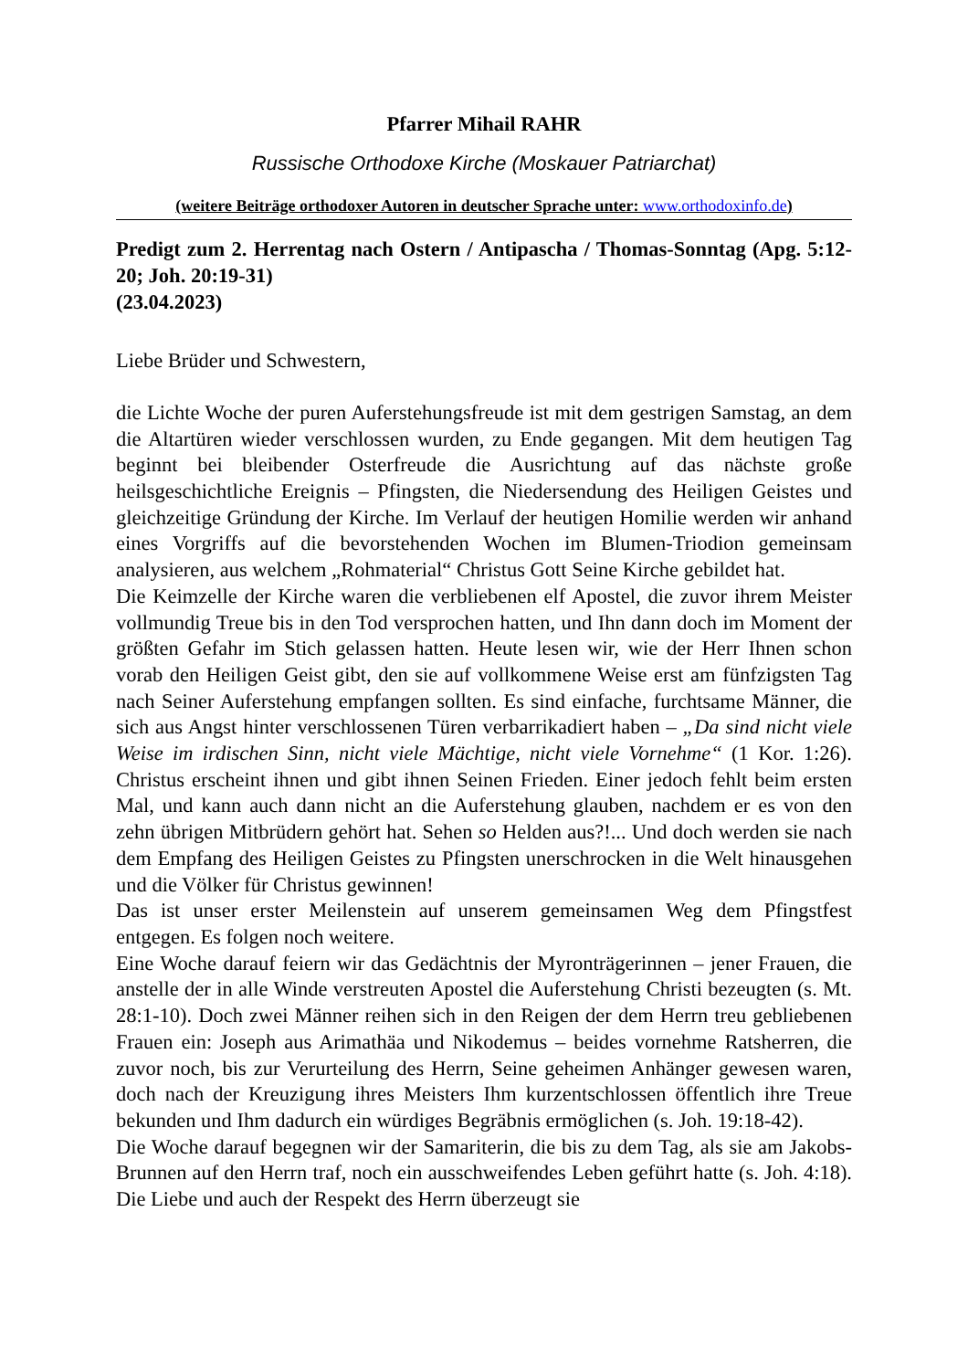Pfarrer Mihail RAHR
Russische Orthodoxe Kirche (Moskauer Patriarchat)
(weitere Beiträge orthodoxer Autoren in deutscher Sprache unter: www.orthodoxinfo.de)
Predigt zum 2. Herrentag nach Ostern / Antipascha / Thomas-Sonntag (Apg. 5:12-20; Joh. 20:19-31)
(23.04.2023)
Liebe Brüder und Schwestern,
die Lichte Woche der puren Auferstehungsfreude ist mit dem gestrigen Samstag, an dem die Altartüren wieder verschlossen wurden, zu Ende gegangen. Mit dem heutigen Tag beginnt bei bleibender Osterfreude die Ausrichtung auf das nächste große heilsgeschichtliche Ereignis – Pfingsten, die Niedersendung des Heiligen Geistes und gleichzeitige Gründung der Kirche. Im Verlauf der heutigen Homilie werden wir anhand eines Vorgriffs auf die bevorstehenden Wochen im Blumen-Triodion gemeinsam analysieren, aus welchem „Rohmaterial“ Christus Gott Seine Kirche gebildet hat.
Die Keimzelle der Kirche waren die verbliebenen elf Apostel, die zuvor ihrem Meister vollmundig Treue bis in den Tod versprochen hatten, und Ihn dann doch im Moment der größten Gefahr im Stich gelassen hatten. Heute lesen wir, wie der Herr Ihnen schon vorab den Heiligen Geist gibt, den sie auf vollkommene Weise erst am fünfzigsten Tag nach Seiner Auferstehung empfangen sollten. Es sind einfache, furchtsame Männer, die sich aus Angst hinter verschlossenen Türen verbarrikadiert haben – „Da sind nicht viele Weise im irdischen Sinn, nicht viele Mächtige, nicht viele Vornehme“ (1 Kor. 1:26). Christus erscheint ihnen und gibt ihnen Seinen Frieden. Einer jedoch fehlt beim ersten Mal, und kann auch dann nicht an die Auferstehung glauben, nachdem er es von den zehn übrigen Mitbrüdern gehört hat. Sehen so Helden aus?!... Und doch werden sie nach dem Empfang des Heiligen Geistes zu Pfingsten unerschrocken in die Welt hinausgehen und die Völker für Christus gewinnen!
Das ist unser erster Meilenstein auf unserem gemeinsamen Weg dem Pfingstfest entgegen. Es folgen noch weitere.
Eine Woche darauf feiern wir das Gedächtnis der Myronträgerinnen – jener Frauen, die anstelle der in alle Winde verstreuten Apostel die Auferstehung Christi bezeugten (s. Mt. 28:1-10). Doch zwei Männer reihen sich in den Reigen der dem Herrn treu gebliebenen Frauen ein: Joseph aus Arimathäa und Nikodemus – beides vornehme Ratsherren, die zuvor noch, bis zur Verurteilung des Herrn, Seine geheimen Anhänger gewesen waren, doch nach der Kreuzigung ihres Meisters Ihm kurzentschlossen öffentlich ihre Treue bekunden und Ihm dadurch ein würdiges Begräbnis ermöglichen (s. Joh. 19:18-42).
Die Woche darauf begegnen wir der Samariterin, die bis zu dem Tag, als sie am Jakobs-Brunnen auf den Herrn traf, noch ein ausschweifendes Leben geführt hatte (s. Joh. 4:18). Die Liebe und auch der Respekt des Herrn überzeugt sie